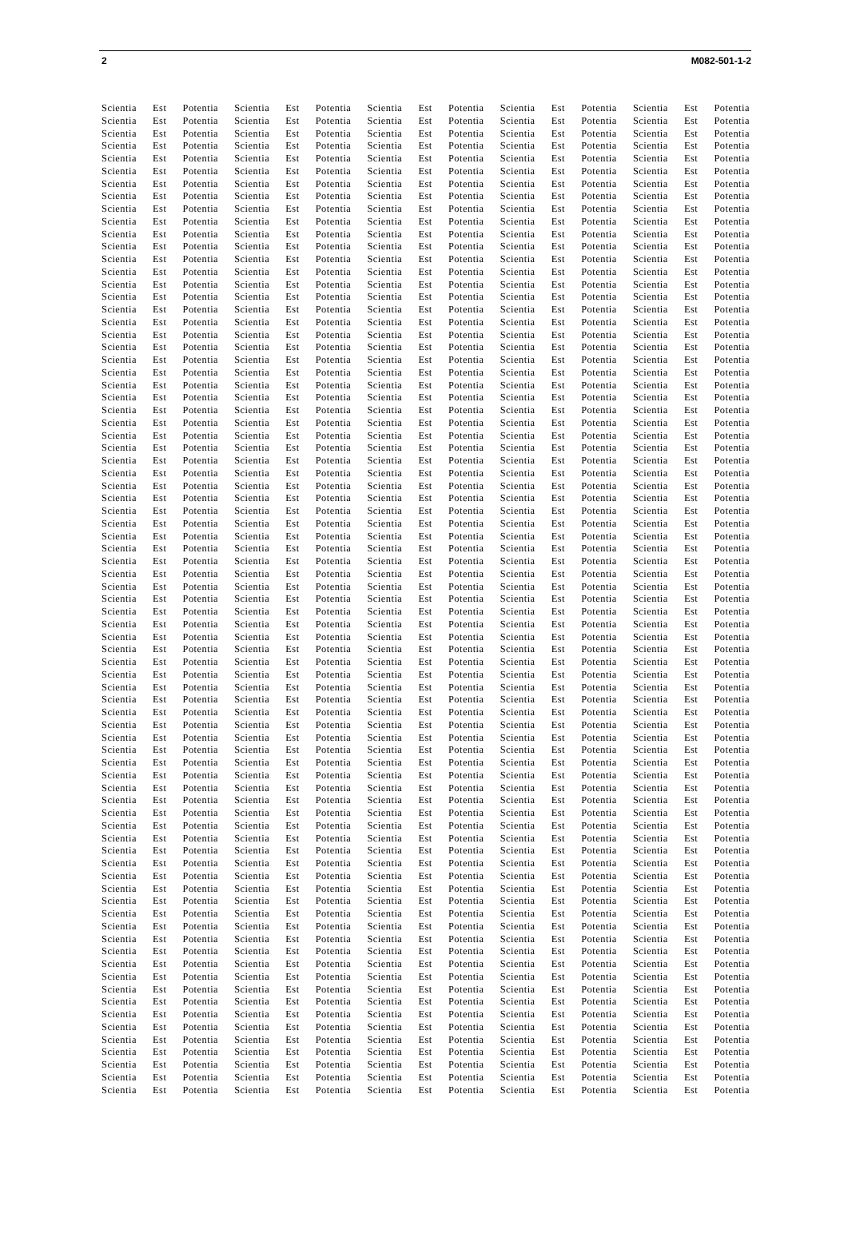2 M082-501-1-2
Scientia Est Potentia Scientia Est Potentia Scientia Est Potentia Scientia Est Potentia Scientia Est Potentia
Scientia Est Potentia Scientia Est Potentia Scientia Est Potentia Scientia Est Potentia Scientia Est Potentia
Scientia Est Potentia Scientia Est Potentia Scientia Est Potentia Scientia Est Potentia Scientia Est Potentia
Scientia Est Potentia Scientia Est Potentia Scientia Est Potentia Scientia Est Potentia Scientia Est Potentia
Scientia Est Potentia Scientia Est Potentia Scientia Est Potentia Scientia Est Potentia Scientia Est Potentia
Scientia Est Potentia Scientia Est Potentia Scientia Est Potentia Scientia Est Potentia Scientia Est Potentia
Scientia Est Potentia Scientia Est Potentia Scientia Est Potentia Scientia Est Potentia Scientia Est Potentia
Scientia Est Potentia Scientia Est Potentia Scientia Est Potentia Scientia Est Potentia Scientia Est Potentia
Scientia Est Potentia Scientia Est Potentia Scientia Est Potentia Scientia Est Potentia Scientia Est Potentia
Scientia Est Potentia Scientia Est Potentia Scientia Est Potentia Scientia Est Potentia Scientia Est Potentia
Scientia Est Potentia Scientia Est Potentia Scientia Est Potentia Scientia Est Potentia Scientia Est Potentia
Scientia Est Potentia Scientia Est Potentia Scientia Est Potentia Scientia Est Potentia Scientia Est Potentia
Scientia Est Potentia Scientia Est Potentia Scientia Est Potentia Scientia Est Potentia Scientia Est Potentia
Scientia Est Potentia Scientia Est Potentia Scientia Est Potentia Scientia Est Potentia Scientia Est Potentia
Scientia Est Potentia Scientia Est Potentia Scientia Est Potentia Scientia Est Potentia Scientia Est Potentia
Scientia Est Potentia Scientia Est Potentia Scientia Est Potentia Scientia Est Potentia Scientia Est Potentia
Scientia Est Potentia Scientia Est Potentia Scientia Est Potentia Scientia Est Potentia Scientia Est Potentia
Scientia Est Potentia Scientia Est Potentia Scientia Est Potentia Scientia Est Potentia Scientia Est Potentia
Scientia Est Potentia Scientia Est Potentia Scientia Est Potentia Scientia Est Potentia Scientia Est Potentia
Scientia Est Potentia Scientia Est Potentia Scientia Est Potentia Scientia Est Potentia Scientia Est Potentia
Scientia Est Potentia Scientia Est Potentia Scientia Est Potentia Scientia Est Potentia Scientia Est Potentia
Scientia Est Potentia Scientia Est Potentia Scientia Est Potentia Scientia Est Potentia Scientia Est Potentia
Scientia Est Potentia Scientia Est Potentia Scientia Est Potentia Scientia Est Potentia Scientia Est Potentia
Scientia Est Potentia Scientia Est Potentia Scientia Est Potentia Scientia Est Potentia Scientia Est Potentia
Scientia Est Potentia Scientia Est Potentia Scientia Est Potentia Scientia Est Potentia Scientia Est Potentia
Scientia Est Potentia Scientia Est Potentia Scientia Est Potentia Scientia Est Potentia Scientia Est Potentia
Scientia Est Potentia Scientia Est Potentia Scientia Est Potentia Scientia Est Potentia Scientia Est Potentia
Scientia Est Potentia Scientia Est Potentia Scientia Est Potentia Scientia Est Potentia Scientia Est Potentia
Scientia Est Potentia Scientia Est Potentia Scientia Est Potentia Scientia Est Potentia Scientia Est Potentia
Scientia Est Potentia Scientia Est Potentia Scientia Est Potentia Scientia Est Potentia Scientia Est Potentia
Scientia Est Potentia Scientia Est Potentia Scientia Est Potentia Scientia Est Potentia Scientia Est Potentia
Scientia Est Potentia Scientia Est Potentia Scientia Est Potentia Scientia Est Potentia Scientia Est Potentia
Scientia Est Potentia Scientia Est Potentia Scientia Est Potentia Scientia Est Potentia Scientia Est Potentia
Scientia Est Potentia Scientia Est Potentia Scientia Est Potentia Scientia Est Potentia Scientia Est Potentia
Scientia Est Potentia Scientia Est Potentia Scientia Est Potentia Scientia Est Potentia Scientia Est Potentia
Scientia Est Potentia Scientia Est Potentia Scientia Est Potentia Scientia Est Potentia Scientia Est Potentia
Scientia Est Potentia Scientia Est Potentia Scientia Est Potentia Scientia Est Potentia Scientia Est Potentia
Scientia Est Potentia Scientia Est Potentia Scientia Est Potentia Scientia Est Potentia Scientia Est Potentia
Scientia Est Potentia Scientia Est Potentia Scientia Est Potentia Scientia Est Potentia Scientia Est Potentia
Scientia Est Potentia Scientia Est Potentia Scientia Est Potentia Scientia Est Potentia Scientia Est Potentia
Scientia Est Potentia Scientia Est Potentia Scientia Est Potentia Scientia Est Potentia Scientia Est Potentia
Scientia Est Potentia Scientia Est Potentia Scientia Est Potentia Scientia Est Potentia Scientia Est Potentia
Scientia Est Potentia Scientia Est Potentia Scientia Est Potentia Scientia Est Potentia Scientia Est Potentia
Scientia Est Potentia Scientia Est Potentia Scientia Est Potentia Scientia Est Potentia Scientia Est Potentia
Scientia Est Potentia Scientia Est Potentia Scientia Est Potentia Scientia Est Potentia Scientia Est Potentia
Scientia Est Potentia Scientia Est Potentia Scientia Est Potentia Scientia Est Potentia Scientia Est Potentia
Scientia Est Potentia Scientia Est Potentia Scientia Est Potentia Scientia Est Potentia Scientia Est Potentia
Scientia Est Potentia Scientia Est Potentia Scientia Est Potentia Scientia Est Potentia Scientia Est Potentia
Scientia Est Potentia Scientia Est Potentia Scientia Est Potentia Scientia Est Potentia Scientia Est Potentia
Scientia Est Potentia Scientia Est Potentia Scientia Est Potentia Scientia Est Potentia Scientia Est Potentia
Scientia Est Potentia Scientia Est Potentia Scientia Est Potentia Scientia Est Potentia Scientia Est Potentia
Scientia Est Potentia Scientia Est Potentia Scientia Est Potentia Scientia Est Potentia Scientia Est Potentia
Scientia Est Potentia Scientia Est Potentia Scientia Est Potentia Scientia Est Potentia Scientia Est Potentia
Scientia Est Potentia Scientia Est Potentia Scientia Est Potentia Scientia Est Potentia Scientia Est Potentia
Scientia Est Potentia Scientia Est Potentia Scientia Est Potentia Scientia Est Potentia Scientia Est Potentia
Scientia Est Potentia Scientia Est Potentia Scientia Est Potentia Scientia Est Potentia Scientia Est Potentia
Scientia Est Potentia Scientia Est Potentia Scientia Est Potentia Scientia Est Potentia Scientia Est Potentia
Scientia Est Potentia Scientia Est Potentia Scientia Est Potentia Scientia Est Potentia Scientia Est Potentia
Scientia Est Potentia Scientia Est Potentia Scientia Est Potentia Scientia Est Potentia Scientia Est Potentia
Scientia Est Potentia Scientia Est Potentia Scientia Est Potentia Scientia Est Potentia Scientia Est Potentia
Scientia Est Potentia Scientia Est Potentia Scientia Est Potentia Scientia Est Potentia Scientia Est Potentia
Scientia Est Potentia Scientia Est Potentia Scientia Est Potentia Scientia Est Potentia Scientia Est Potentia
Scientia Est Potentia Scientia Est Potentia Scientia Est Potentia Scientia Est Potentia Scientia Est Potentia
Scientia Est Potentia Scientia Est Potentia Scientia Est Potentia Scientia Est Potentia Scientia Est Potentia
Scientia Est Potentia Scientia Est Potentia Scientia Est Potentia Scientia Est Potentia Scientia Est Potentia
Scientia Est Potentia Scientia Est Potentia Scientia Est Potentia Scientia Est Potentia Scientia Est Potentia
Scientia Est Potentia Scientia Est Potentia Scientia Est Potentia Scientia Est Potentia Scientia Est Potentia
Scientia Est Potentia Scientia Est Potentia Scientia Est Potentia Scientia Est Potentia Scientia Est Potentia
Scientia Est Potentia Scientia Est Potentia Scientia Est Potentia Scientia Est Potentia Scientia Est Potentia
Scientia Est Potentia Scientia Est Potentia Scientia Est Potentia Scientia Est Potentia Scientia Est Potentia
Scientia Est Potentia Scientia Est Potentia Scientia Est Potentia Scientia Est Potentia Scientia Est Potentia
Scientia Est Potentia Scientia Est Potentia Scientia Est Potentia Scientia Est Potentia Scientia Est Potentia
Scientia Est Potentia Scientia Est Potentia Scientia Est Potentia Scientia Est Potentia Scientia Est Potentia
Scientia Est Potentia Scientia Est Potentia Scientia Est Potentia Scientia Est Potentia Scientia Est Potentia
Scientia Est Potentia Scientia Est Potentia Scientia Est Potentia Scientia Est Potentia Scientia Est Potentia
Scientia Est Potentia Scientia Est Potentia Scientia Est Potentia Scientia Est Potentia Scientia Est Potentia
Scientia Est Potentia Scientia Est Potentia Scientia Est Potentia Scientia Est Potentia Scientia Est Potentia
Scientia Est Potentia Scientia Est Potentia Scientia Est Potentia Scientia Est Potentia Scientia Est Potentia
Scientia Est Potentia Scientia Est Potentia Scientia Est Potentia Scientia Est Potentia Scientia Est Potentia